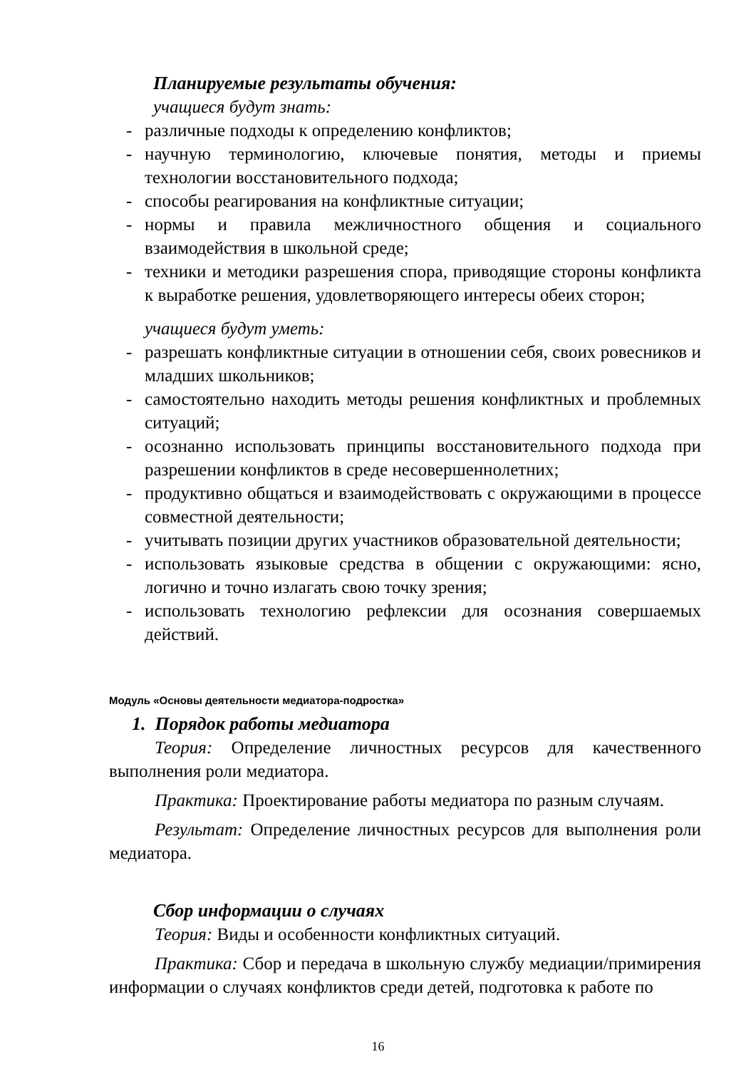Планируемые результаты обучения:
учащиеся будут знать:
- различные подходы к определению конфликтов;
- научную терминологию, ключевые понятия, методы и приемы технологии восстановительного подхода;
- способы реагирования на конфликтные ситуации;
- нормы и правила межличностного общения и социального взаимодействия в школьной среде;
- техники и методики разрешения спора, приводящие стороны конфликта к выработке решения, удовлетворяющего интересы обеих сторон;
учащиеся будут уметь:
- разрешать конфликтные ситуации в отношении себя, своих ровесников и младших школьников;
- самостоятельно находить методы решения конфликтных и проблемных ситуаций;
- осознанно использовать принципы восстановительного подхода при разрешении конфликтов в среде несовершеннолетних;
- продуктивно общаться и взаимодействовать с окружающими в процессе совместной деятельности;
- учитывать позиции других участников образовательной деятельности;
- использовать языковые средства в общении с окружающими: ясно, логично и точно излагать свою точку зрения;
- использовать технологию рефлексии для осознания совершаемых действий.
Модуль «Основы деятельности медиатора-подростка»
1. Порядок работы медиатора
Теория: Определение личностных ресурсов для качественного выполнения роли медиатора.
Практика: Проектирование работы медиатора по разным случаям.
Результат: Определение личностных ресурсов для выполнения роли медиатора.
Сбор информации о случаях
Теория: Виды и особенности конфликтных ситуаций.
Практика: Сбор и передача в школьную службу медиации/примирения информации о случаях конфликтов среди детей, подготовка к работе по
16